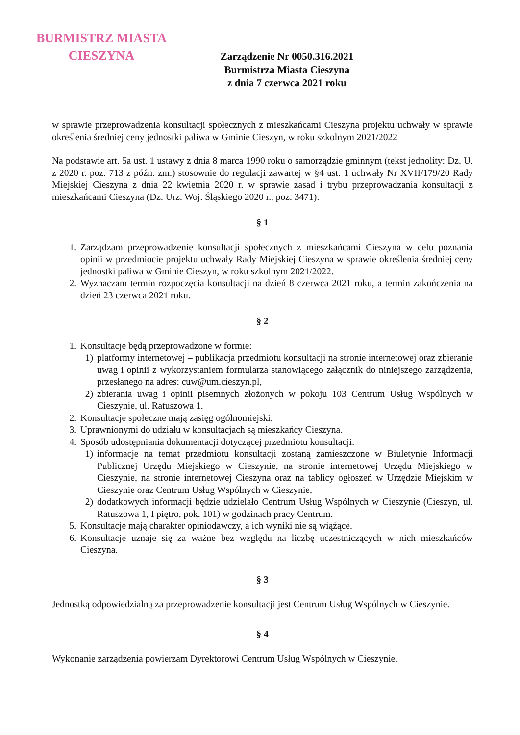BURMISTRZ MIASTA
CIESZYNA
Zarządzenie Nr 0050.316.2021
Burmistrza Miasta Cieszyna
z dnia 7 czerwca 2021 roku
w sprawie przeprowadzenia konsultacji społecznych z mieszkańcami Cieszyna projektu uchwały w sprawie określenia średniej ceny jednostki paliwa w Gminie Cieszyn, w roku szkolnym 2021/2022
Na podstawie art. 5a ust. 1 ustawy z dnia 8 marca 1990 roku o samorządzie gminnym (tekst jednolity: Dz. U. z 2020 r. poz. 713 z późn. zm.) stosownie do regulacji zawartej w §4 ust. 1 uchwały Nr XVII/179/20 Rady Miejskiej Cieszyna z dnia 22 kwietnia 2020 r. w sprawie zasad i trybu przeprowadzania konsultacji z mieszkańcami Cieszyna (Dz. Urz. Woj. Śląskiego 2020 r., poz. 3471):
§ 1
1. Zarządzam przeprowadzenie konsultacji społecznych z mieszkańcami Cieszyna w celu poznania opinii w przedmiocie projektu uchwały Rady Miejskiej Cieszyna w sprawie określenia średniej ceny jednostki paliwa w Gminie Cieszyn, w roku szkolnym 2021/2022.
2. Wyznaczam termin rozpoczęcia konsultacji na dzień 8 czerwca 2021 roku, a termin zakończenia na dzień 23 czerwca 2021 roku.
§ 2
1. Konsultacje będą przeprowadzone w formie:
1) platformy internetowej – publikacja przedmiotu konsultacji na stronie internetowej oraz zbieranie uwag i opinii z wykorzystaniem formularza stanowiącego załącznik do niniejszego zarządzenia, przesłanego na adres: cuw@um.cieszyn.pl,
2) zbierania uwag i opinii pisemnych złożonych w pokoju 103 Centrum Usług Wspólnych w Cieszynie, ul. Ratuszowa 1.
2. Konsultacje społeczne mają zasięg ogólnomiejski.
3. Uprawnionymi do udziału w konsultacjach są mieszkańcy Cieszyna.
4. Sposób udostępniania dokumentacji dotyczącej przedmiotu konsultacji:
1) informacje na temat przedmiotu konsultacji zostaną zamieszczone w Biuletynie Informacji Publicznej Urzędu Miejskiego w Cieszynie, na stronie internetowej Urzędu Miejskiego w Cieszynie, na stronie internetowej Cieszyna oraz na tablicy ogłoszeń w Urzędzie Miejskim w Cieszynie oraz Centrum Usług Wspólnych w Cieszynie,
2) dodatkowych informacji będzie udzielało Centrum Usług Wspólnych w Cieszynie (Cieszyn, ul. Ratuszowa 1, I piętro, pok. 101) w godzinach pracy Centrum.
5. Konsultacje mają charakter opiniodawczy, a ich wyniki nie są wiążące.
6. Konsultacje uznaje się za ważne bez względu na liczbę uczestniczących w nich mieszkańców Cieszyna.
§ 3
Jednostką odpowiedzialną za przeprowadzenie konsultacji jest Centrum Usług Wspólnych w Cieszynie.
§ 4
Wykonanie zarządzenia powierzam Dyrektorowi Centrum Usług Wspólnych w Cieszynie.